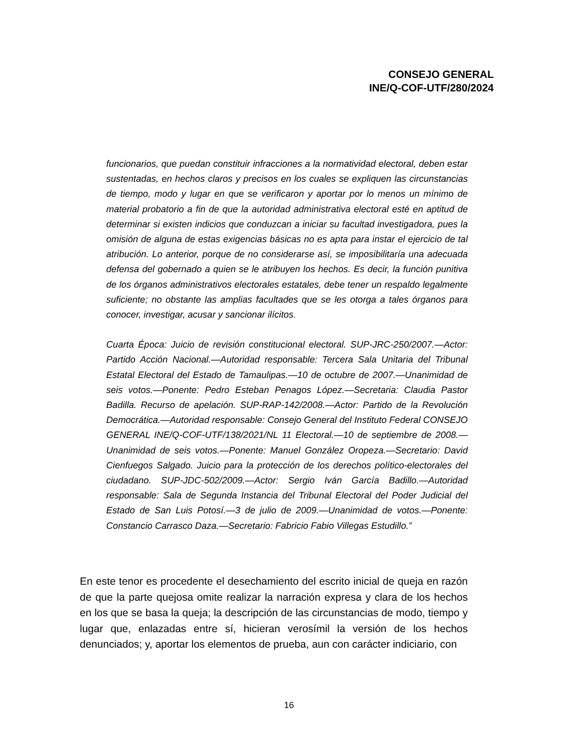CONSEJO GENERAL
INE/Q-COF-UTF/280/2024
funcionarios, que puedan constituir infracciones a la normatividad electoral, deben estar sustentadas, en hechos claros y precisos en los cuales se expliquen las circunstancias de tiempo, modo y lugar en que se verificaron y aportar por lo menos un mínimo de material probatorio a fin de que la autoridad administrativa electoral esté en aptitud de determinar si existen indicios que conduzcan a iniciar su facultad investigadora, pues la omisión de alguna de estas exigencias básicas no es apta para instar el ejercicio de tal atribución. Lo anterior, porque de no considerarse así, se imposibilitaría una adecuada defensa del gobernado a quien se le atribuyen los hechos. Es decir, la función punitiva de los órganos administrativos electorales estatales, debe tener un respaldo legalmente suficiente; no obstante las amplias facultades que se les otorga a tales órganos para conocer, investigar, acusar y sancionar ilícitos.
Cuarta Época: Juicio de revisión constitucional electoral. SUP-JRC-250/2007.—Actor: Partido Acción Nacional.—Autoridad responsable: Tercera Sala Unitaria del Tribunal Estatal Electoral del Estado de Tamaulipas.—10 de octubre de 2007.—Unanimidad de seis votos.—Ponente: Pedro Esteban Penagos López.—Secretaria: Claudia Pastor Badilla. Recurso de apelación. SUP-RAP-142/2008.—Actor: Partido de la Revolución Democrática.—Autoridad responsable: Consejo General del Instituto Federal CONSEJO GENERAL INE/Q-COF-UTF/138/2021/NL 11 Electoral.—10 de septiembre de 2008.—Unanimidad de seis votos.—Ponente: Manuel González Oropeza.—Secretario: David Cienfuegos Salgado. Juicio para la protección de los derechos político-electorales del ciudadano. SUP-JDC-502/2009.—Actor: Sergio Iván García Badillo.—Autoridad responsable: Sala de Segunda Instancia del Tribunal Electoral del Poder Judicial del Estado de San Luis Potosí.—3 de julio de 2009.—Unanimidad de votos.—Ponente: Constancio Carrasco Daza.—Secretario: Fabricio Fabio Villegas Estudillo.”
En este tenor es procedente el desechamiento del escrito inicial de queja en razón de que la parte quejosa omite realizar la narración expresa y clara de los hechos en los que se basa la queja; la descripción de las circunstancias de modo, tiempo y lugar que, enlazadas entre sí, hicieran verosímil la versión de los hechos denunciados; y, aportar los elementos de prueba, aun con carácter indiciario, con
16